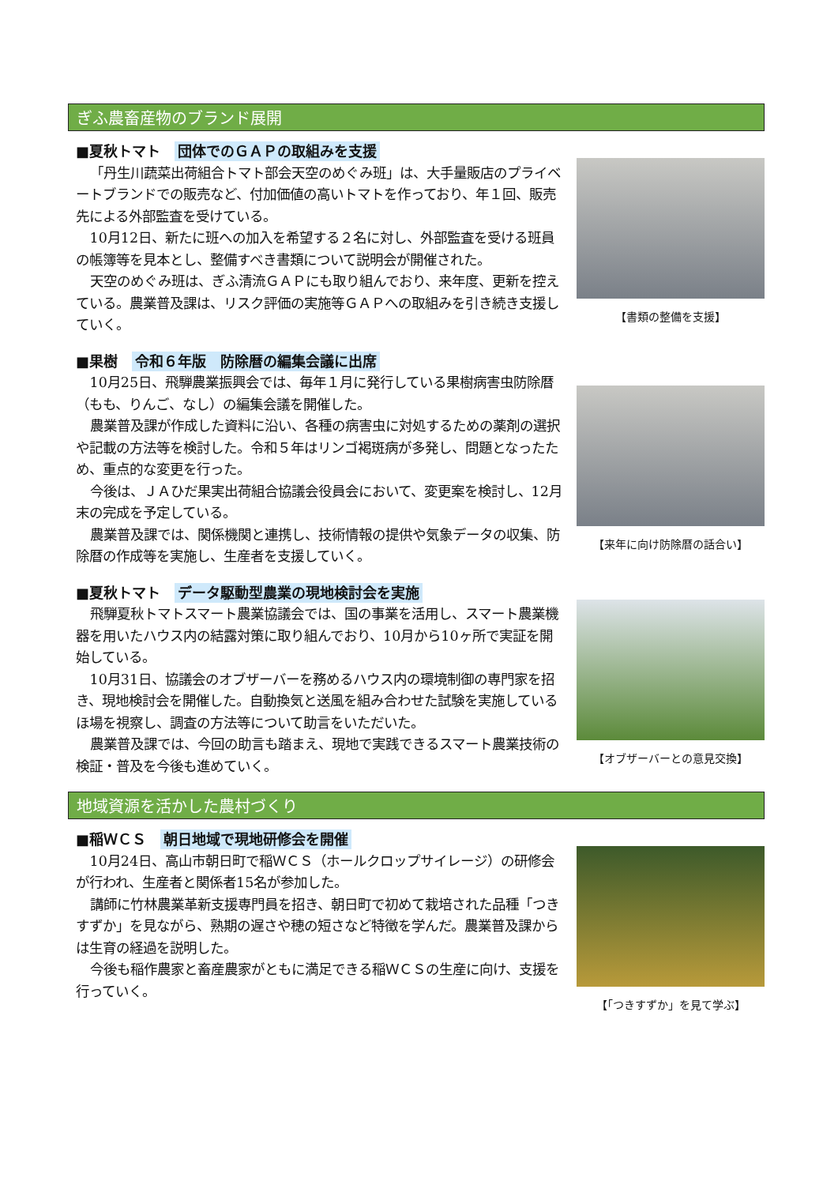ぎふ農畜産物のブランド展開
■夏秋トマト　団体でのＧＡＰの取組みを支援
「丹生川蔬菜出荷組合トマト部会天空のめぐみ班」は、大手量販店のプライベートブランドでの販売など、付加価値の高いトマトを作っており、年１回、販売先による外部監査を受けている。
10月12日、新たに班への加入を希望する２名に対し、外部監査を受ける班員の帳簿等を見本とし、整備すべき書類について説明会が開催された。
天空のめぐみ班は、ぎふ清流ＧＡＰにも取り組んでおり、来年度、更新を控えている。農業普及課は、リスク評価の実施等ＧＡＰへの取組みを引き続き支援していく。
【書類の整備を支援】
■果樹　令和６年版　防除暦の編集会議に出席
10月25日、飛騨農業振興会では、毎年１月に発行している果樹病害虫防除暦（もも、りんご、なし）の編集会議を開催した。
農業普及課が作成した資料に沿い、各種の病害虫に対処するための薬剤の選択や記載の方法等を検討した。令和５年はリンゴ褐斑病が多発し、問題となったため、重点的な変更を行った。
今後は、ＪＡひだ果実出荷組合協議会役員会において、変更案を検討し、12月末の完成を予定している。
農業普及課では、関係機関と連携し、技術情報の提供や気象データの収集、防除暦の作成等を実施し、生産者を支援していく。
【来年に向け防除暦の話合い】
■夏秋トマト　データ駆動型農業の現地検討会を実施
飛騨夏秋トマトスマート農業協議会では、国の事業を活用し、スマート農業機器を用いたハウス内の結露対策に取り組んでおり、10月から10ヶ所で実証を開始している。
10月31日、協議会のオブザーバーを務めるハウス内の環境制御の専門家を招き、現地検討会を開催した。自動換気と送風を組み合わせた試験を実施しているほ場を視察し、調査の方法等について助言をいただいた。
農業普及課では、今回の助言も踏まえ、現地で実践できるスマート農業技術の検証・普及を今後も進めていく。
【オブザーバーとの意見交換】
地域資源を活かした農村づくり
■稲ＷＣＳ　朝日地域で現地研修会を開催
10月24日、高山市朝日町で稲ＷＣＳ（ホールクロップサイレージ）の研修会が行われ、生産者と関係者15名が参加した。
講師に竹林農業革新支援専門員を招き、朝日町で初めて栽培された品種「つきすずか」を見ながら、熟期の遅さや穂の短さなど特徴を学んだ。農業普及課からは生育の経過を説明した。
今後も稲作農家と畜産農家がともに満足できる稲ＷＣＳの生産に向け、支援を行っていく。
【「つきすずか」を見て学ぶ】